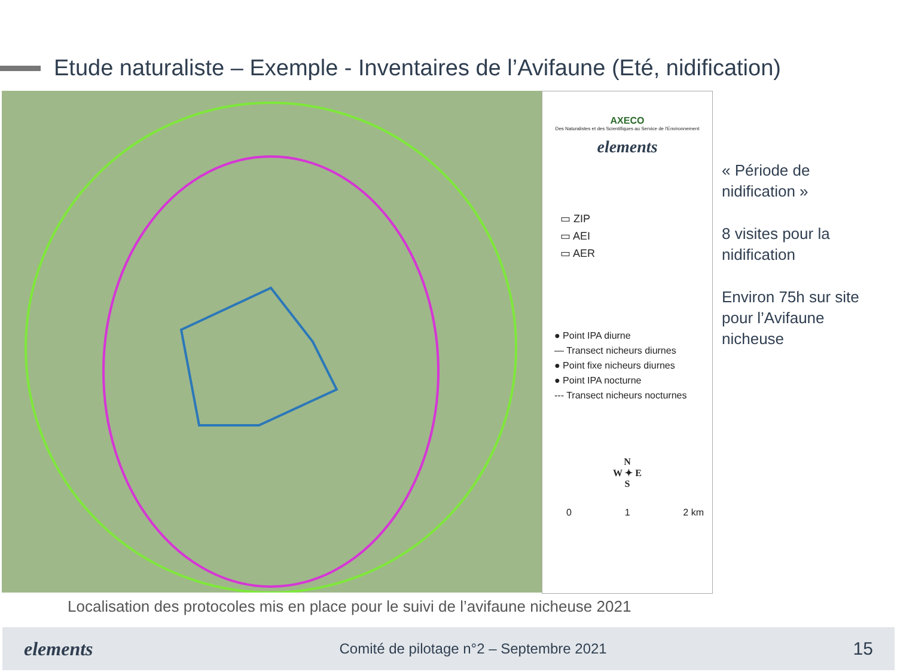Etude naturaliste – Exemple - Inventaires de l’Avifaune (Eté, nidification)
AXECO
Des Naturalistes et des Scientifiques au Service de l'Environnement
elements
▭ ZIP
▭ AEI
▭ AER
● Point IPA diurne
— Transect nicheurs diurnes
● Point fixe nicheurs diurnes
● Point IPA nocturne
--- Transect nicheurs nocturnes
N
W ✦ E
S
0 1 2 km
« Période de nidification »
8 visites pour la nidification
Environ 75h sur site pour l’Avifaune nicheuse
Localisation des protocoles mis en place pour le suivi de l’avifaune nicheuse 2021
elements Comité de pilotage n°2 – Septembre 2021 15